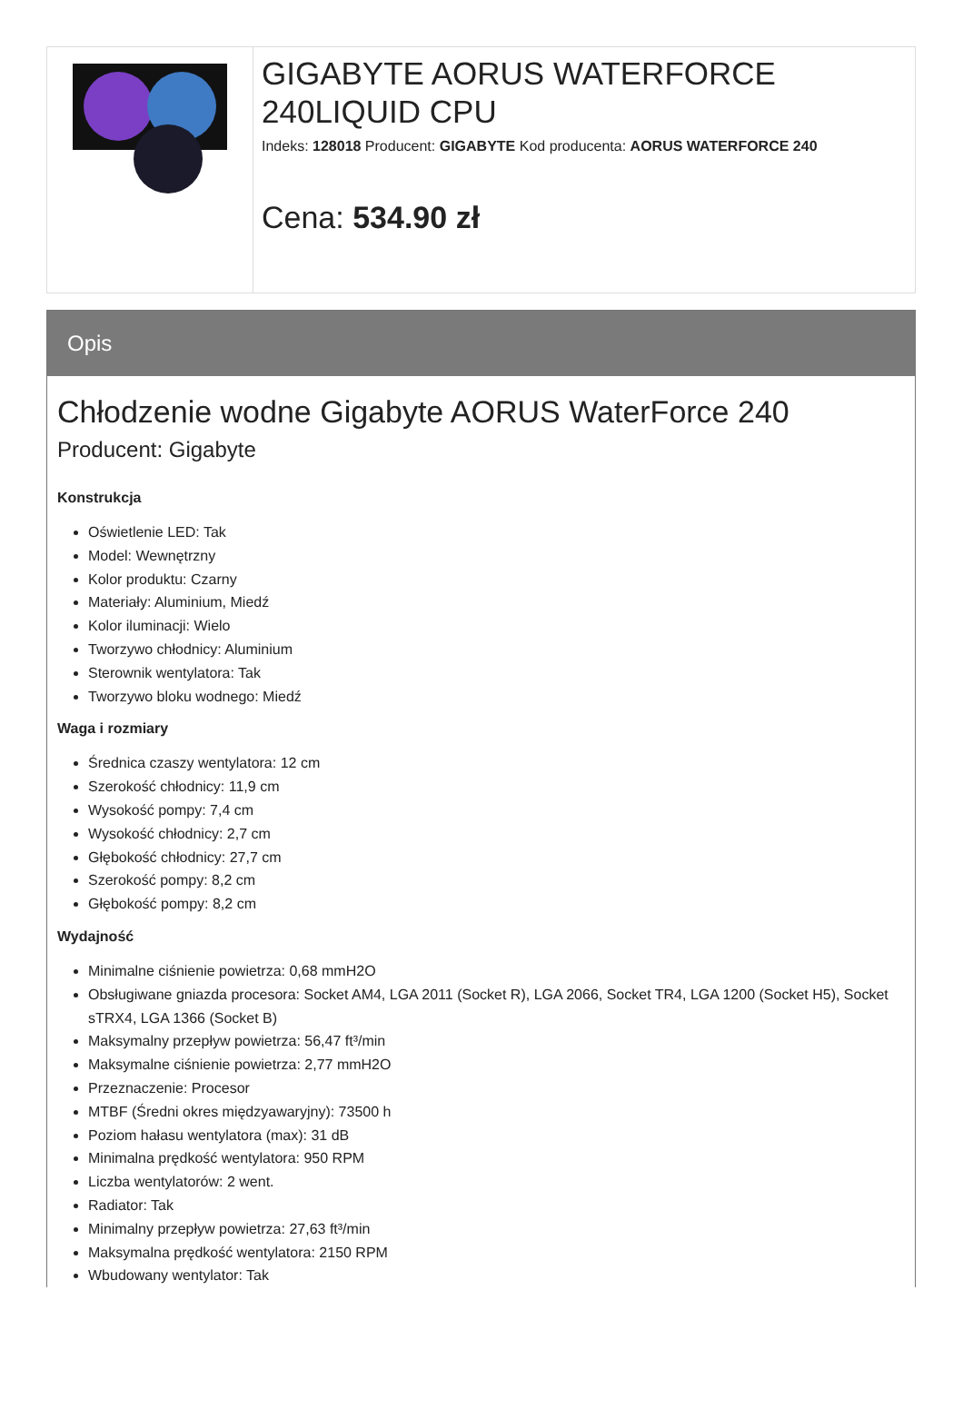GIGABYTE AORUS WATERFORCE 240LIQUID CPU
Indeks: 128018 Producent: GIGABYTE Kod producenta: AORUS WATERFORCE 240
Cena: 534.90 zł
Opis
Chłodzenie wodne Gigabyte AORUS WaterForce 240
Producent: Gigabyte
Konstrukcja
Oświetlenie LED: Tak
Model: Wewnętrzny
Kolor produktu: Czarny
Materiały: Aluminium, Miedź
Kolor iluminacji: Wielo
Tworzywo chłodnicy: Aluminium
Sterownik wentylatora: Tak
Tworzywo bloku wodnego: Miedź
Waga i rozmiary
Średnica czaszy wentylatora: 12 cm
Szerokość chłodnicy: 11,9 cm
Wysokość pompy: 7,4 cm
Wysokość chłodnicy: 2,7 cm
Głębokość chłodnicy: 27,7 cm
Szerokość pompy: 8,2 cm
Głębokość pompy: 8,2 cm
Wydajność
Minimalne ciśnienie powietrza: 0,68 mmH2O
Obsługiwane gniazda procesora: Socket AM4, LGA 2011 (Socket R), LGA 2066, Socket TR4, LGA 1200 (Socket H5), Socket sTRX4, LGA 1366 (Socket B)
Maksymalny przepływ powietrza: 56,47 ft³/min
Maksymalne ciśnienie powietrza: 2,77 mmH2O
Przeznaczenie: Procesor
MTBF (Średni okres międzyawaryjny): 73500 h
Poziom hałasu wentylatora (max): 31 dB
Minimalna prędkość wentylatora: 950 RPM
Liczba wentylatorów: 2 went.
Radiator: Tak
Minimalny przepływ powietrza: 27,63 ft³/min
Maksymalna prędkość wentylatora: 2150 RPM
Wbudowany wentylator: Tak